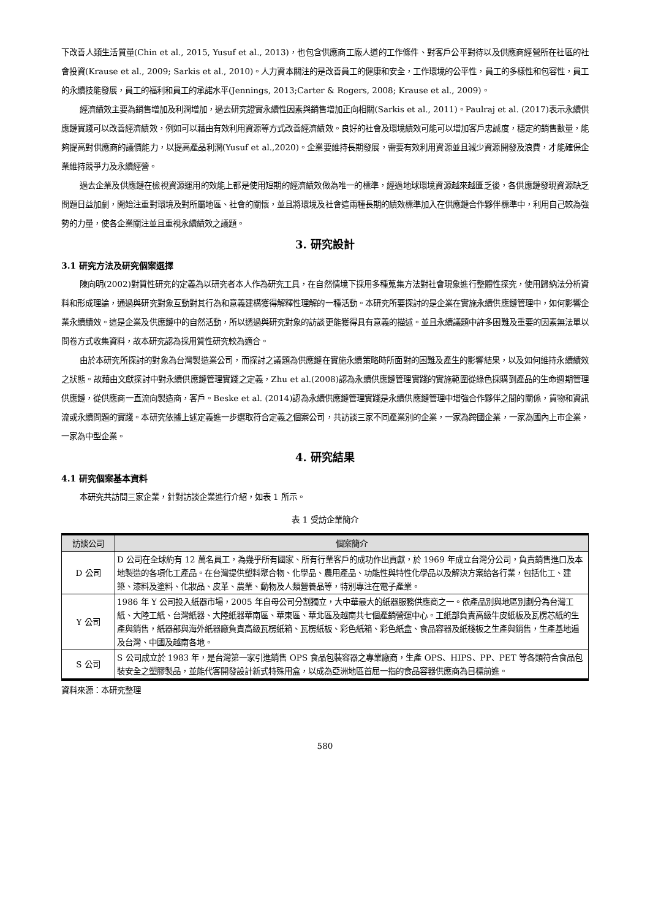下改善人類生活質量(Chin et al., 2015, Yusuf et al., 2013)，也包含供應商工廠人道的工作條件、對客戶公平對待以及供應商經營所在社區的社會投資(Krause et al., 2009; Sarkis et al., 2010)。人力資本關注的是改善員工的健康和安全，工作環境的公平性，員工的多樣性和包容性，員工的永續技能發展，員工的福利和員工的承諾水平(Jennings, 2013;Carter & Rogers, 2008; Krause et al., 2009)。
經濟績效主要為銷售增加及利潤增加，過去研究證實永續性因素與銷售增加正向相關(Sarkis et al., 2011)。Paulraj et al. (2017)表示永續供應鏈實踐可以改善經濟績效，例如可以藉由有效利用資源等方式改善經濟績效。良好的社會及環境績效可能可以增加客戶忠誠度，穩定的銷售數量，能夠提高對供應商的議價能力，以提高產品利潤(Yusuf et al.,2020)。企業要維持長期發展，需要有效利用資源並且減少資源開發及浪費，才能確保企業維持競爭力及永續經營。
過去企業及供應鏈在檢視資源運用的效能上都是使用短期的經濟績效做為唯一的標準，經過地球環境資源越來越匱乏後，各供應鏈發現資源缺乏問題日益加劇，開始注重對環境及對所屬地區、社會的關懷，並且將環境及社會這兩種長期的績效標準加入在供應鏈合作夥伴標準中，利用自己較為強勢的力量，使各企業關注並且重視永續績效之議題。
3. 研究設計
3.1 研究方法及研究個案選擇
陳向明(2002)對質性研究的定義為以研究者本人作為研究工具，在自然情境下採用多種蒐集方法對社會現象進行整體性探究，使用歸納法分析資料和形成理論，通過與研究對象互動對其行為和意義建構獲得解釋性理解的一種活動。本研究所要探討的是企業在實施永續供應鏈管理中，如何影響企業永續績效。這是企業及供應鏈中的自然活動，所以透過與研究對象的訪談更能獲得具有意義的描述。並且永續議題中許多困難及重要的因素無法單以問卷方式收集資料，故本研究認為採用質性研究較為適合。
由於本研究所探討的對象為台灣製造業公司，而探討之議題為供應鏈在實施永續策略時所面對的困難及產生的影響結果，以及如何維持永續績效之狀態。故藉由文獻探討中對永續供應鏈管理實踐之定義，Zhu et al.(2008)認為永續供應鏈管理實踐的實施範圍從綠色採購到產品的生命週期管理供應鏈，從供應商一直流向製造商，客戶。Beske et al. (2014)認為永續供應鏈管理實踐是永續供應鏈管理中增強合作夥伴之間的關係，貨物和資訊流或永續問題的實踐。本研究依據上述定義進一步選取符合定義之個案公司，共訪談三家不同產業別的企業，一家為跨國企業，一家為國內上市企業，一家為中型企業。
4. 研究結果
4.1 研究個案基本資料
本研究共訪問三家企業，針對訪談企業進行介紹，如表 1 所示。
表 1 受訪企業簡介
| 訪談公司 | 個案簡介 |
| --- | --- |
| D 公司 | D 公司在全球約有 12 萬名員工，為幾乎所有國家、所有行業客戶的成功作出貢獻，於 1969 年成立台灣分公司，負責銷售進口及本地製造的各項化工產品。在台灣提供塑料聚合物、化學品、農用產品、功能性與特性化學品以及解決方案給各行業，包括化工、建築、漆料及塗料、化妝品、皮革、農業、動物及人類營養品等，特別專注在電子產業。 |
| Y 公司 | 1986 年 Y 公司投入紙器市場，2005 年自母公司分割獨立，大中華最大的紙器服務供應商之一。依產品別與地區別劃分為台灣工紙、大陸工紙、台灣紙器、大陸紙器華南區、華東區、華北區及越南共七個產銷營運中心。工紙部負責高級牛皮紙板及瓦楞芯紙的生產與銷售，紙器部與海外紙器廠負責高級瓦楞紙箱、瓦楞紙板、彩色紙箱、彩色紙盒、食品容器及紙棧板之生產與銷售，生產基地遍及台灣、中國及越南各地。 |
| S 公司 | S 公司成立於 1983 年，是台灣第一家引進銷售 OPS 食品包裝容器之專業廠商，生產 OPS、HIPS、PP、PET 等各類符合食品包裝安全之塑膠製品，並能代客開發設計新式特殊用盒，以成為亞洲地區首屈一指的食品容器供應商為目標前進。 |
資料來源：本研究整理
580